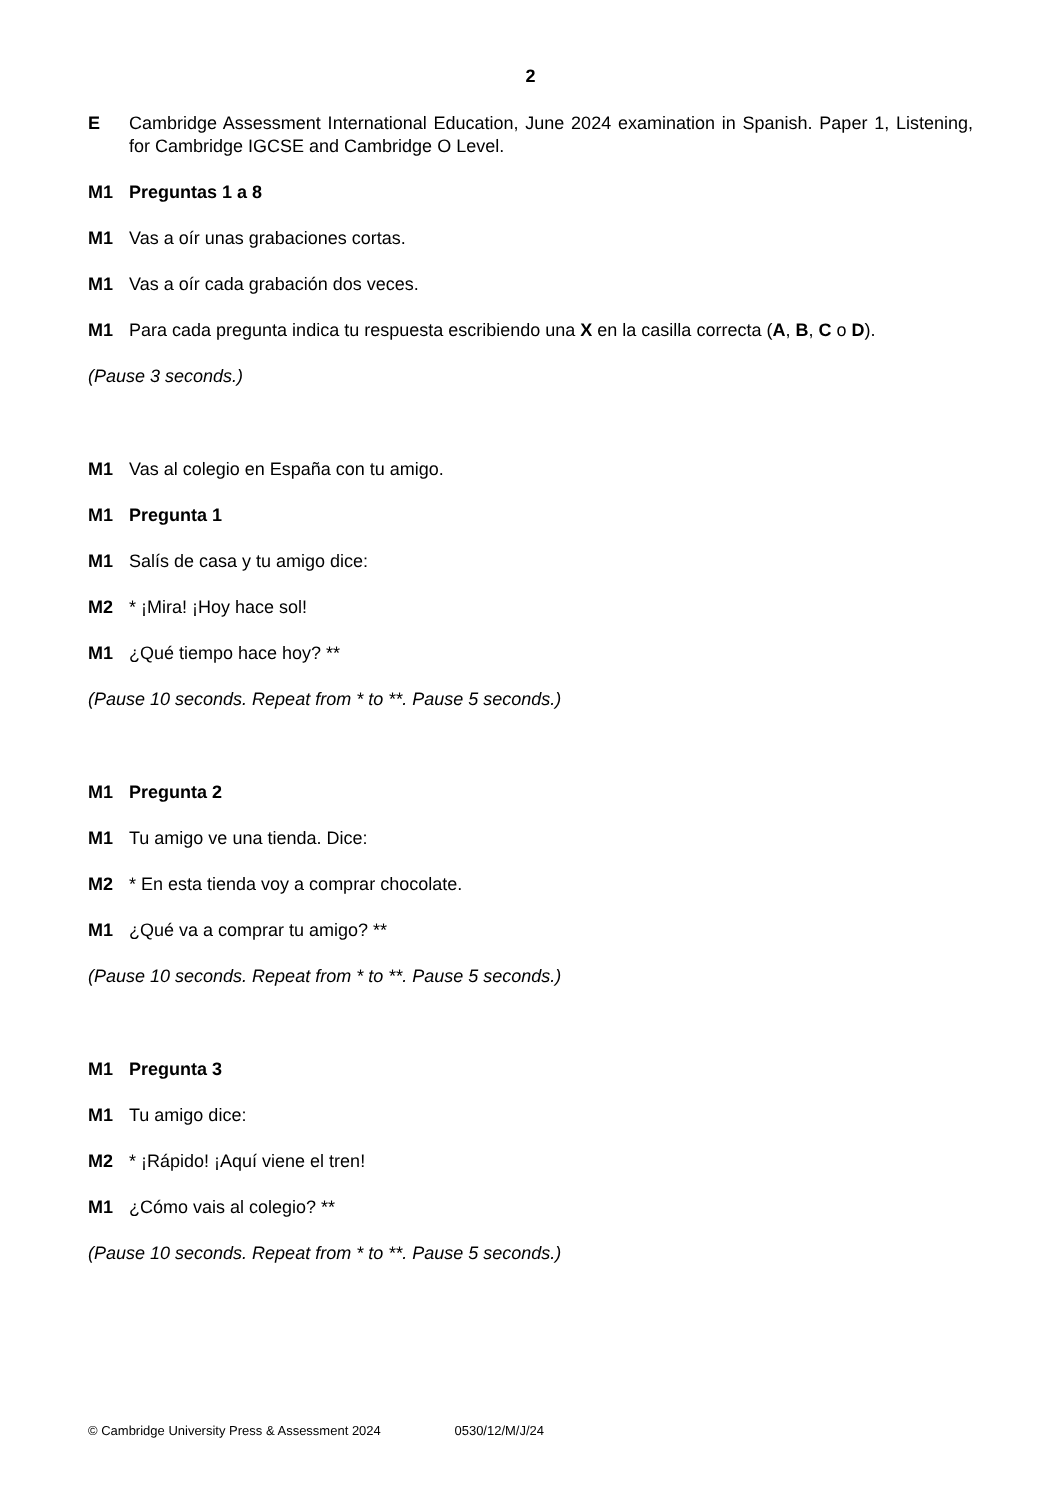2
E Cambridge Assessment International Education, June 2024 examination in Spanish. Paper 1, Listening, for Cambridge IGCSE and Cambridge O Level.
M1 Preguntas 1 a 8
M1 Vas a oír unas grabaciones cortas.
M1 Vas a oír cada grabación dos veces.
M1 Para cada pregunta indica tu respuesta escribiendo una X en la casilla correcta (A, B, C o D).
(Pause 3 seconds.)
M1 Vas al colegio en España con tu amigo.
M1 Pregunta 1
M1 Salís de casa y tu amigo dice:
M2 * ¡Mira! ¡Hoy hace sol!
M1 ¿Qué tiempo hace hoy? **
(Pause 10 seconds. Repeat from * to **. Pause 5 seconds.)
M1 Pregunta 2
M1 Tu amigo ve una tienda. Dice:
M2 * En esta tienda voy a comprar chocolate.
M1 ¿Qué va a comprar tu amigo? **
(Pause 10 seconds. Repeat from * to **. Pause 5 seconds.)
M1 Pregunta 3
M1 Tu amigo dice:
M2 * ¡Rápido! ¡Aquí viene el tren!
M1 ¿Cómo vais al colegio? **
(Pause 10 seconds. Repeat from * to **. Pause 5 seconds.)
© Cambridge University Press & Assessment 2024 0530/12/M/J/24